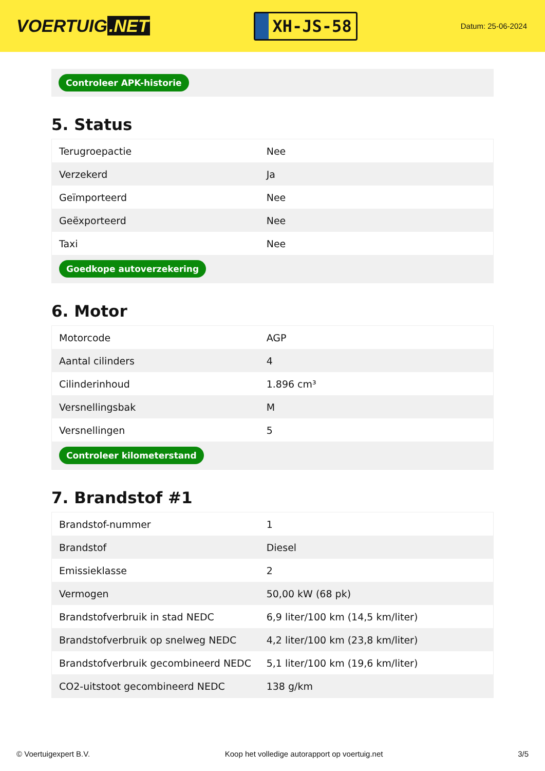VOERTUIG.NET
XH-JS-58
Datum: 25-06-2024
Controleer APK-historie
5. Status
| Terugroepactie | Nee |
| Verzekerd | Ja |
| Geïmporteerd | Nee |
| Geëxporteerd | Nee |
| Taxi | Nee |
| Goedkope autoverzekering | |
6. Motor
| Motorcode | AGP |
| Aantal cilinders | 4 |
| Cilinderinhoud | 1.896 cm³ |
| Versnellingsbak | M |
| Versnellingen | 5 |
| Controleer kilometerstand | |
7. Brandstof #1
| Brandstof-nummer | 1 |
| Brandstof | Diesel |
| Emissieklasse | 2 |
| Vermogen | 50,00 kW (68 pk) |
| Brandstofverbruik in stad NEDC | 6,9 liter/100 km (14,5 km/liter) |
| Brandstofverbruik op snelweg NEDC | 4,2 liter/100 km (23,8 km/liter) |
| Brandstofverbruik gecombineerd NEDC | 5,1 liter/100 km (19,6 km/liter) |
| CO2-uitstoot gecombineerd NEDC | 138 g/km |
© Voertuigexpert B.V. Koop het volledige autorapport op voertuig.net 3/5